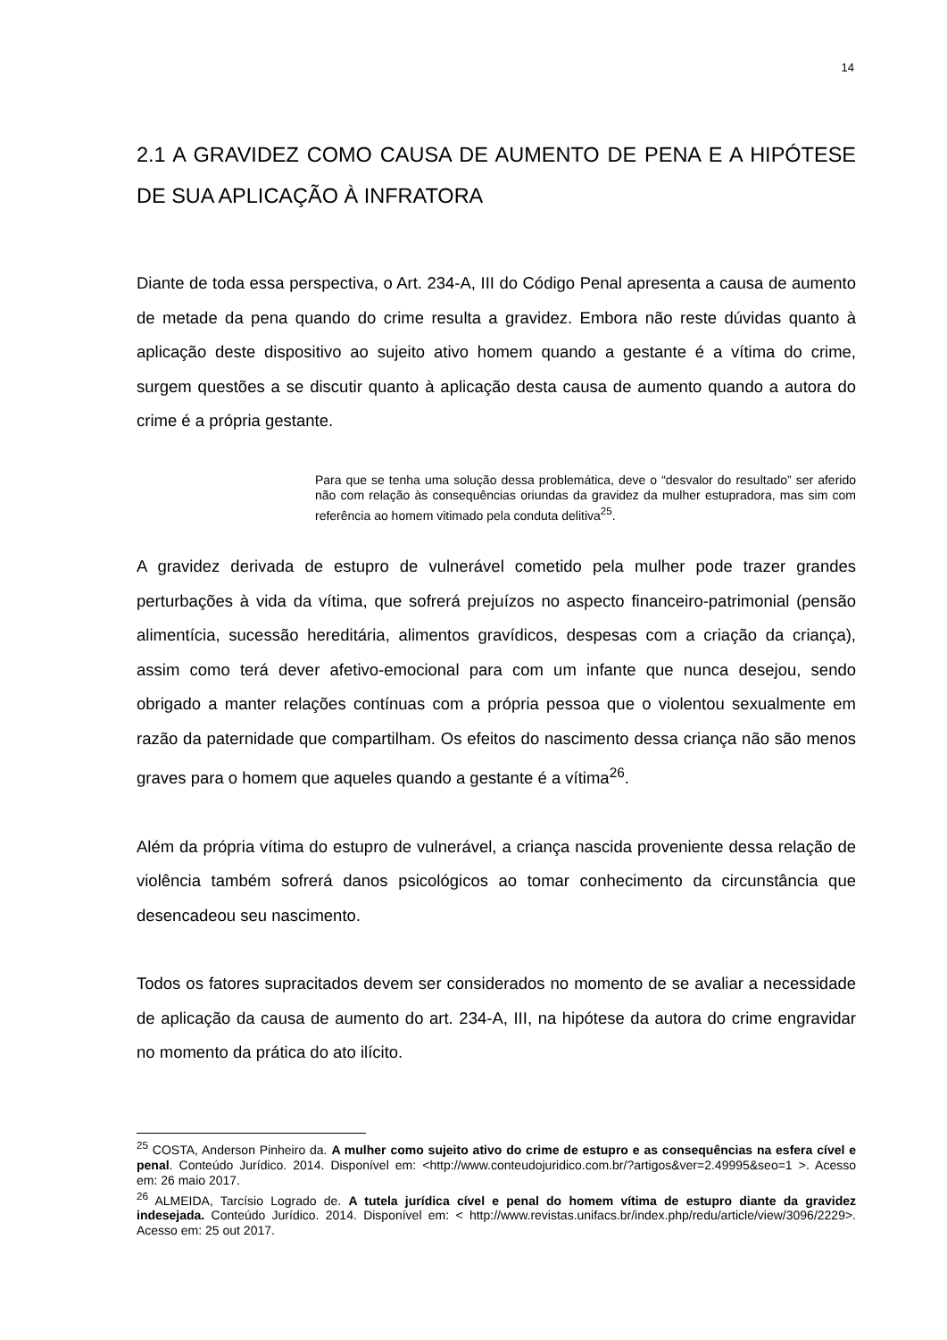14
2.1 A GRAVIDEZ COMO CAUSA DE AUMENTO DE PENA E A HIPÓTESE DE SUA APLICAÇÃO À INFRATORA
Diante de toda essa perspectiva, o Art. 234-A, III do Código Penal apresenta a causa de aumento de metade da pena quando do crime resulta a gravidez. Embora não reste dúvidas quanto à aplicação deste dispositivo ao sujeito ativo homem quando a gestante é a vítima do crime, surgem questões a se discutir quanto à aplicação desta causa de aumento quando a autora do crime é a própria gestante.
Para que se tenha uma solução dessa problemática, deve o “desvalor do resultado” ser aferido não com relação às consequências oriundas da gravidez da mulher estupradora, mas sim com referência ao homem vitimado pela conduta delitiva<sup>25</sup>.
A gravidez derivada de estupro de vulnerável cometido pela mulher pode trazer grandes perturbações à vida da vítima, que sofrerá prejuízos no aspecto financeiro-patrimonial (pensão alimentícia, sucessão hereditária, alimentos gravídicos, despesas com a criação da criança), assim como terá dever afetivo-emocional para com um infante que nunca desejou, sendo obrigado a manter relações contínuas com a própria pessoa que o violentou sexualmente em razão da paternidade que compartilham. Os efeitos do nascimento dessa criança não são menos graves para o homem que aqueles quando a gestante é a vítima<sup>26</sup>.
Além da própria vítima do estupro de vulnerável, a criança nascida proveniente dessa relação de violência também sofrerá danos psicológicos ao tomar conhecimento da circunstância que desencadeou seu nascimento.
Todos os fatores supracitados devem ser considerados no momento de se avaliar a necessidade de aplicação da causa de aumento do art. 234-A, III, na hipótese da autora do crime engravidar no momento da prática do ato ilícito.
<sup>25</sup> COSTA, Anderson Pinheiro da. A mulher como sujeito ativo do crime de estupro e as consequências na esfera cível e penal. Conteúdo Jurídico. 2014. Disponível em: <http://www.conteudojuridico.com.br/?artigos&ver=2.49995&seo=1 >. Acesso em: 26 maio 2017.
<sup>26</sup> ALMEIDA, Tarcísio Lograd­o de. A tutela jurídica cível e penal do homem vítima de estupro diante da gravidez indesejada. Conteúdo Jurídico. 2014. Disponível em: < http://www.revistas.unifacs.br/index.php/redu/article/view/3096/2229>. Acesso em: 25 out 2017.